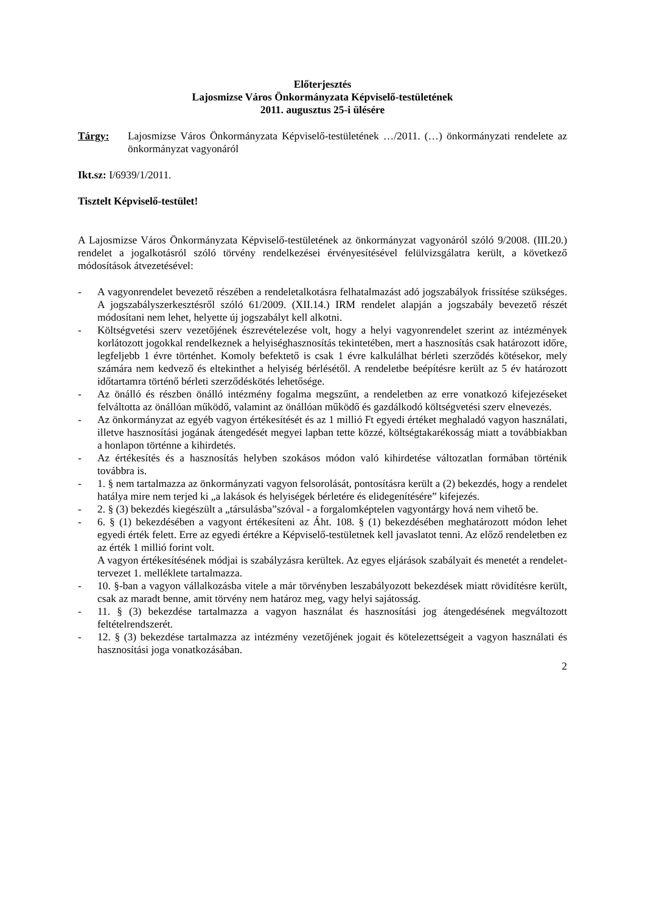Előterjesztés
Lajosmizse Város Önkormányzata Képviselő-testületének
2011. augusztus 25-i ülésére
Tárgy: Lajosmizse Város Önkormányzata Képviselő-testületének …/2011. (…) önkormányzati rendelete az önkormányzat vagyonáról
Ikt.sz: I/6939/1/2011.
Tisztelt Képviselő-testület!
A Lajosmizse Város Önkormányzata Képviselő-testületének az önkormányzat vagyonáról szóló 9/2008. (III.20.) rendelet a jogalkotásról szóló törvény rendelkezései érvényesítésével felülvizsgálatra került, a következő módosítások átvezetésével:
- A vagyonrendelet bevezető részében a rendeletalkotásra felhatalmazást adó jogszabályok frissítése szükséges. A jogszabályszerkesztésről szóló 61/2009. (XII.14.) IRM rendelet alapján a jogszabály bevezető részét módosítani nem lehet, helyette új jogszabályt kell alkotni.
- Költségvetési szerv vezetőjének észrevételezése volt, hogy a helyi vagyonrendelet szerint az intézmények korlátozott jogokkal rendelkeznek a helyiséghasznosítás tekintetében, mert a hasznosítás csak határozott időre, legfeljebb 1 évre történhet. Komoly befektető is csak 1 évre kalkulálhat bérleti szerződés kötésekor, mely számára nem kedvező és eltekinthet a helyiség bérlésétől. A rendeletbe beépítésre került az 5 év határozott időtartamra történő bérleti szerződéskötés lehetősége.
- Az önálló és részben önálló intézmény fogalma megszűnt, a rendeletben az erre vonatkozó kifejezéseket felváltotta az önállóan működő, valamint az önállóan működő és gazdálkodó költségvetési szerv elnevezés.
- Az önkormányzat az egyéb vagyon értékesítését és az 1 millió Ft egyedi értéket meghaladó vagyon használati, illetve hasznosítási jogának átengedését megyei lapban tette közzé, költségtakarékosság miatt a továbbiakban a honlapon történne a kihirdetés.
- Az értékesítés és a hasznosítás helyben szokásos módon való kihirdetése változatlan formában történik továbbra is.
- 1. § nem tartalmazza az önkormányzati vagyon felsorolását, pontosításra került a (2) bekezdés, hogy a rendelet hatálya mire nem terjed ki „a lakások és helyiségek bérletére és elidegenítésére” kifejezés.
- 2. § (3) bekezdés kiegészült a „társulásba”szóval - a forgalomképtelen vagyontárgy hová nem vihető be.
- 6. § (1) bekezdésében a vagyont értékesíteni az Áht. 108. § (1) bekezdésében meghatározott módon lehet egyedi érték felett. Erre az egyedi értékre a Képviselő-testületnek kell javaslatot tenni. Az előző rendeletben ez az érték 1 millió forint volt.
A vagyon értékesítésének módjai is szabályzásra kerültek. Az egyes eljárások szabályait és menetét a rendelet-tervezet 1. melléklete tartalmazza.
- 10. §-ban a vagyon vállalkozásba vitele a már törvényben leszabályozott bekezdések miatt rövidítésre került, csak az maradt benne, amit törvény nem határoz meg, vagy helyi sajátosság.
- 11. § (3) bekezdése tartalmazza a vagyon használat és hasznosítási jog átengedésének megváltozott feltételrendszerét.
- 12. § (3) bekezdése tartalmazza az intézmény vezetőjének jogait és kötelezettségeit a vagyon használati és hasznosítási joga vonatkozásában.
2